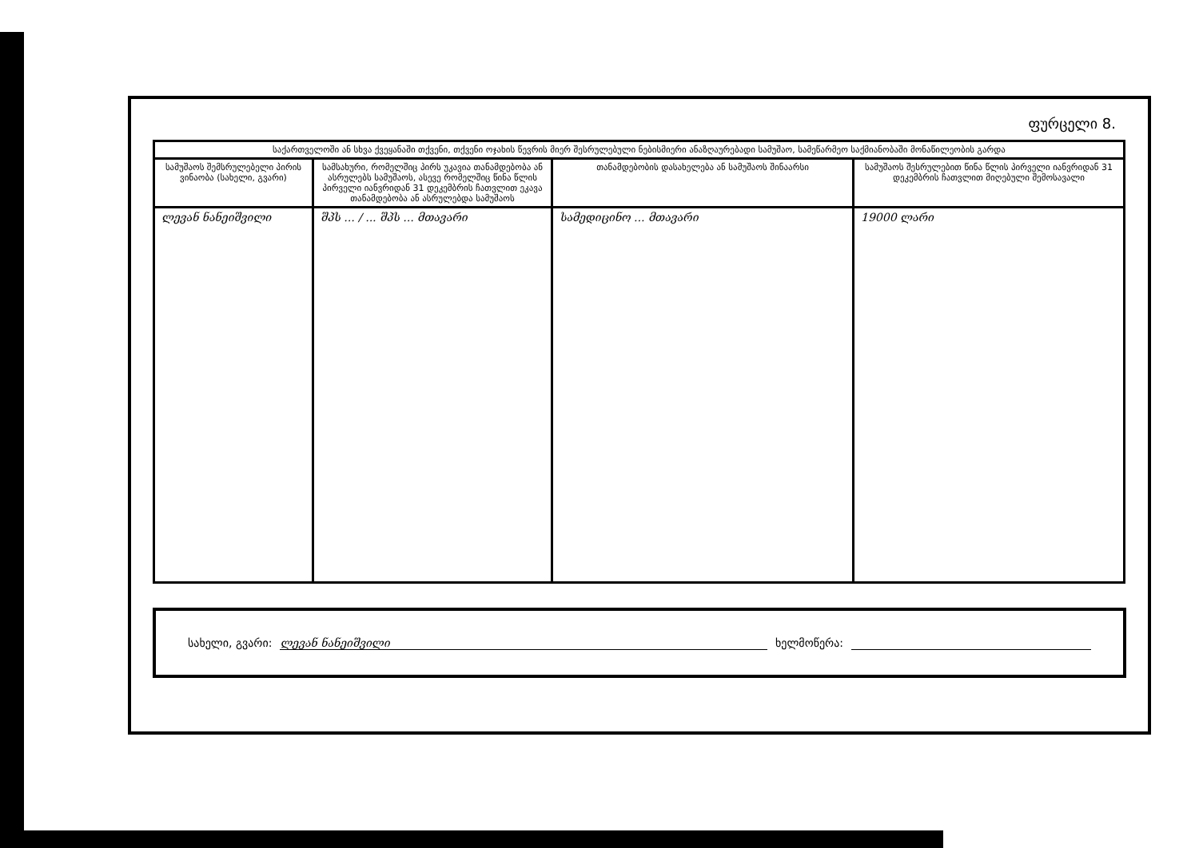ფურცელი 8.
| საქართველოში ან სხვა ქვეყანაში თქვენი, თქვენი ოჯახის წევრის მიერ შესრულებული ნებისმიერი ანაზღაურებადი სამუშაო, სამეწარმეო საქმიანობაში მონაწილეობის გარდა | | | |
| --- | --- | --- | --- |
| სამუშაოს შემსრულებელი პირის ვინაობა (სახელი, გვარი) | სამსახური, რომელშიც პირს უკავია თანამდებობა ან ასრულებს სამუშაოს, ასევე რომელშიც წინა წლის პირველი იანვრიდან 31 დეკემბრის ჩათვლით ეკავა თანამდებობა ან ასრულებდა სამუშაოს | თანამდებობის დასახელება ან სამუშაოს შინაარსი | სამუშაოს შესრულებით წინა წლის პირველი იანვრიდან 31 დეკემბრის ჩათვლით მიღებული შემოსავალი |
| ლევან ნანეიშვილი | შპს ... / ... შპს ... მთავარი | სამედიცინო ... მთავარი | 19000 ლარი |
სახელი, გვარი: ლევან ნანეიშვილი ხელმოწერა: